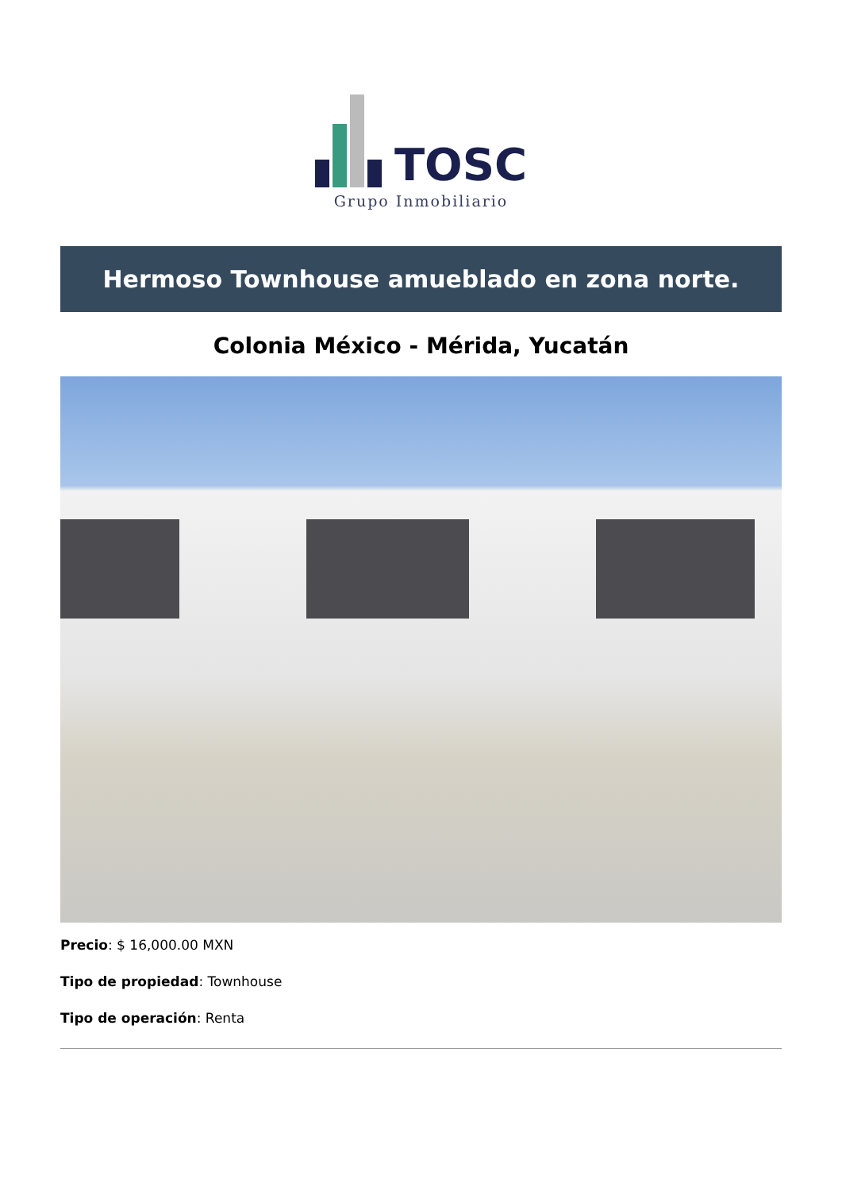TOSC
Grupo Inmobiliario
Hermoso Townhouse amueblado en zona norte.
Colonia México - Mérida, Yucatán
Precio: $ 16,000.00 MXN
Tipo de propiedad: Townhouse
Tipo de operación: Renta